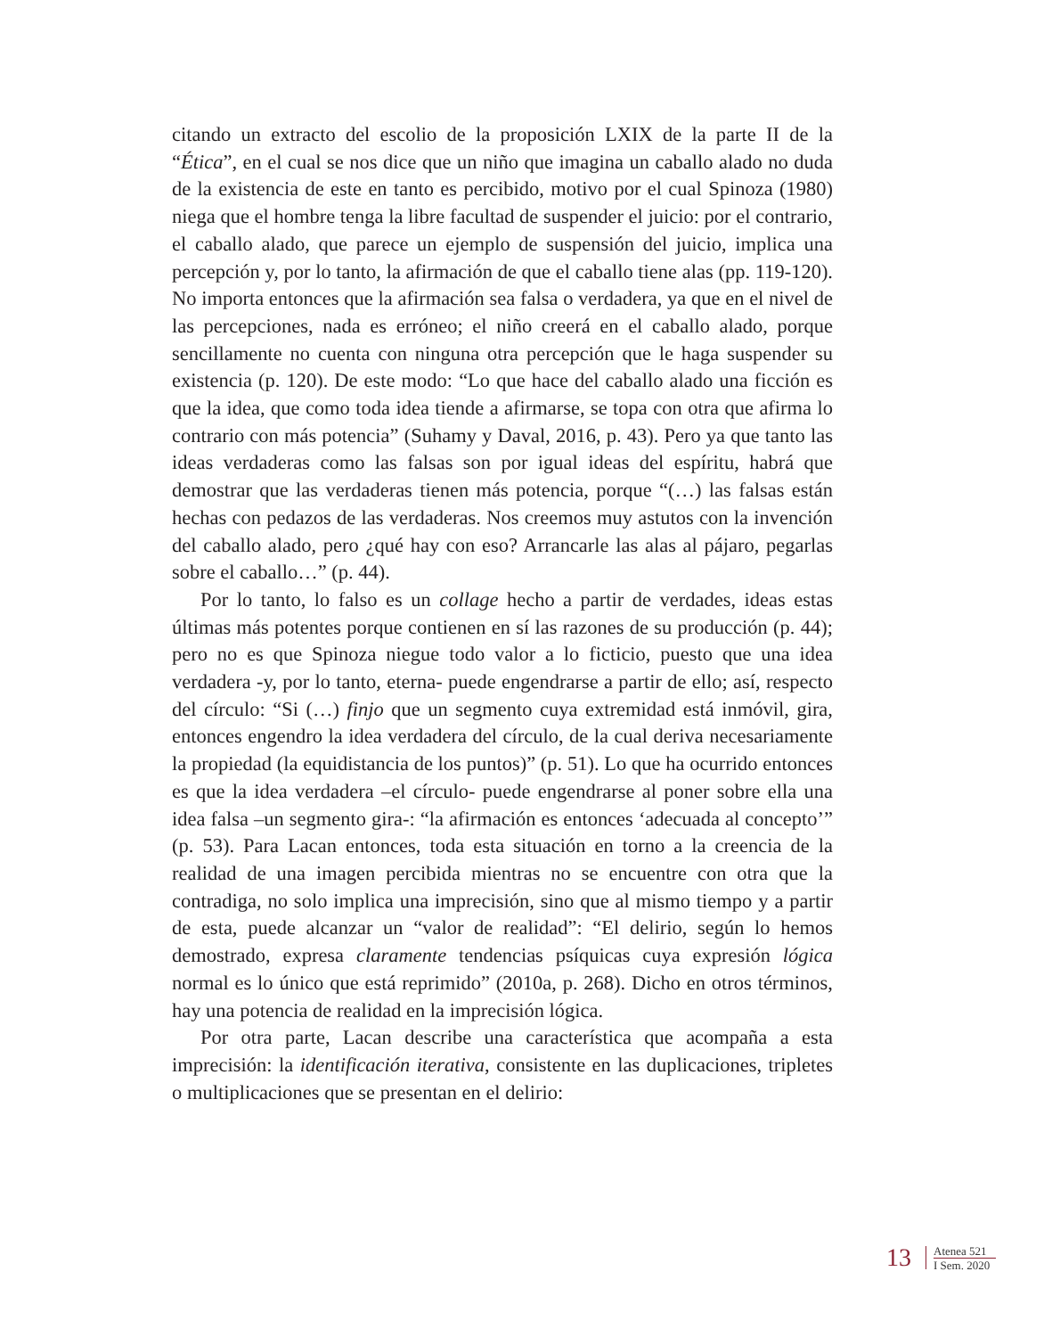citando un extracto del escolio de la proposición LXIX de la parte II de la “Ética”, en el cual se nos dice que un niño que imagina un caballo alado no duda de la existencia de este en tanto es percibido, motivo por el cual Spinoza (1980) niega que el hombre tenga la libre facultad de suspender el juicio: por el contrario, el caballo alado, que parece un ejemplo de suspensión del juicio, implica una percepción y, por lo tanto, la afirmación de que el caballo tiene alas (pp. 119-120). No importa entonces que la afirmación sea falsa o verdadera, ya que en el nivel de las percepciones, nada es erróneo; el niño creerá en el caballo alado, porque sencillamente no cuenta con ninguna otra percepción que le haga suspender su existencia (p. 120). De este modo: “Lo que hace del caballo alado una ficción es que la idea, que como toda idea tiende a afirmarse, se topa con otra que afirma lo contrario con más potencia” (Suhamy y Daval, 2016, p. 43). Pero ya que tanto las ideas verdaderas como las falsas son por igual ideas del espíritu, habrá que demostrar que las verdaderas tienen más potencia, porque “(…) las falsas están hechas con pedazos de las verdaderas. Nos creemos muy astutos con la invención del caballo alado, pero ¿qué hay con eso? Arrancarle las alas al pájaro, pegarlas sobre el caballo…” (p. 44).
Por lo tanto, lo falso es un collage hecho a partir de verdades, ideas estas últimas más potentes porque contienen en sí las razones de su producción (p. 44); pero no es que Spinoza niegue todo valor a lo ficticio, puesto que una idea verdadera -y, por lo tanto, eterna- puede engendrarse a partir de ello; así, respecto del círculo: “Si (…) finjo que un segmento cuya extremidad está inmóvil, gira, entonces engendro la idea verdadera del círculo, de la cual deriva necesariamente la propiedad (la equidistancia de los puntos)” (p. 51). Lo que ha ocurrido entonces es que la idea verdadera –el círculo- puede engendrarse al poner sobre ella una idea falsa –un segmento gira-: “la afirmación es entonces ‘adecuada al concepto’” (p. 53). Para Lacan entonces, toda esta situación en torno a la creencia de la realidad de una imagen percibida mientras no se encuentre con otra que la contradiga, no solo implica una imprecisión, sino que al mismo tiempo y a partir de esta, puede alcanzar un “valor de realidad”: “El delirio, según lo hemos demostrado, expresa claramente tendencias psíquicas cuya expresión lógica normal es lo único que está reprimido” (2010a, p. 268). Dicho en otros términos, hay una potencia de realidad en la imprecisión lógica.
Por otra parte, Lacan describe una característica que acompaña a esta imprecisión: la identificación iterativa, consistente en las duplicaciones, tripletes o multiplicaciones que se presentan en el delirio:
13
Atenea 521
I Sem. 2020